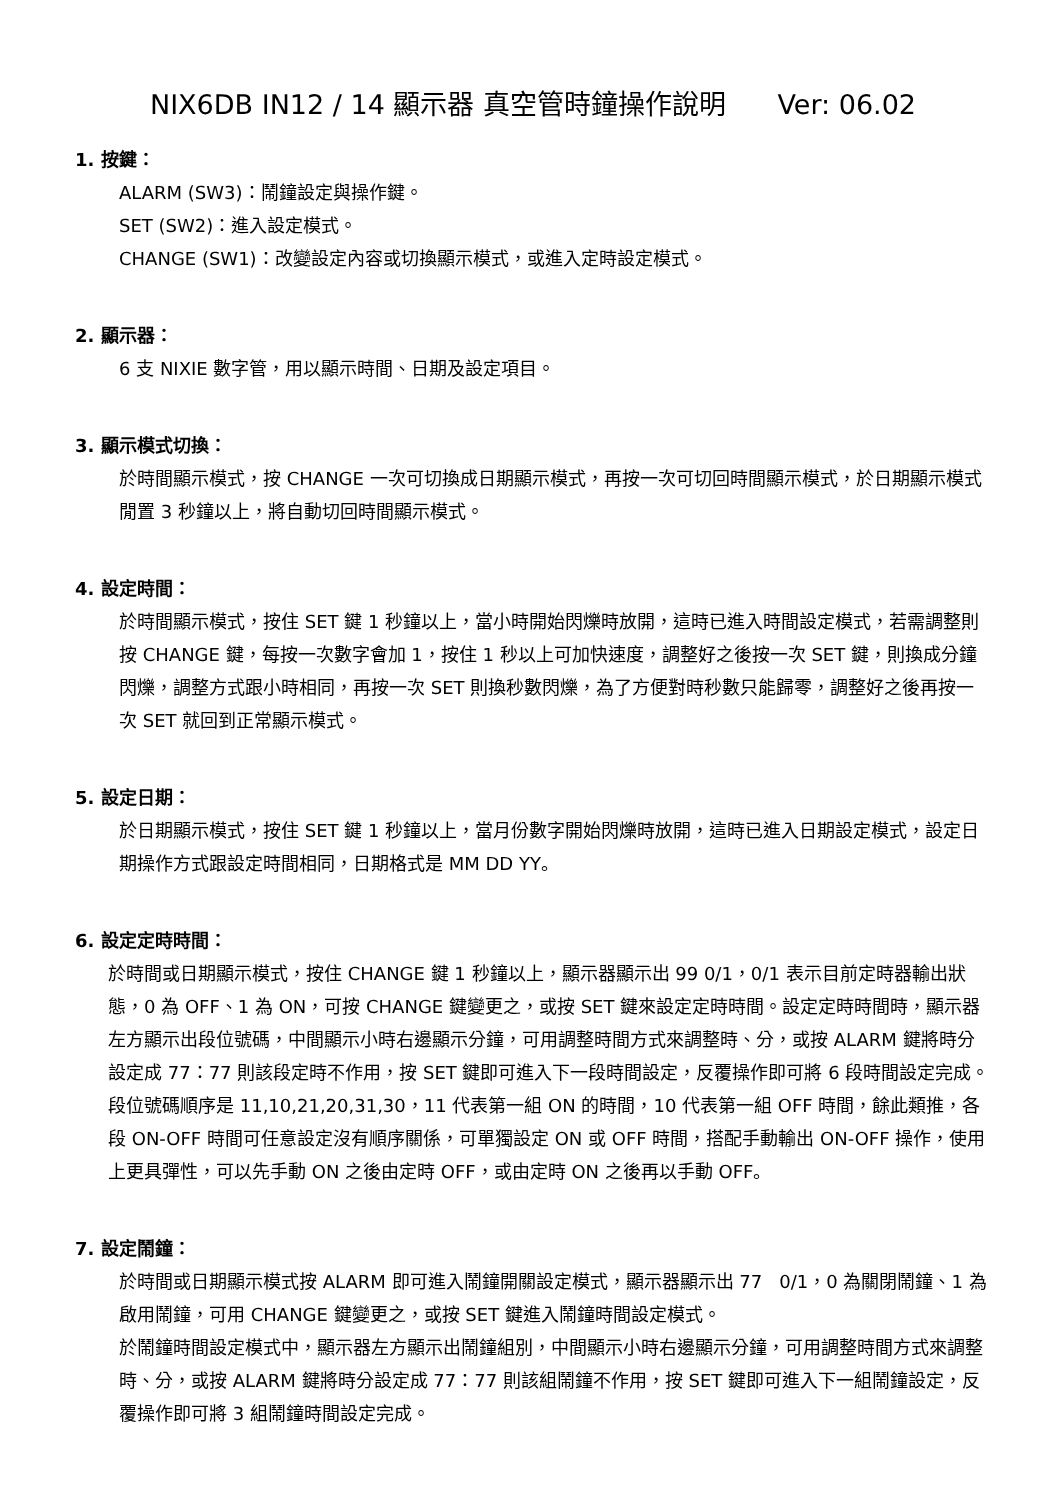NIX6DB IN12 / 14 顯示器 真空管時鐘操作說明 Ver: 06.02
1. 按鍵：
ALARM (SW3)：鬧鐘設定與操作鍵。
SET (SW2)：進入設定模式。
CHANGE (SW1)：改變設定內容或切換顯示模式，或進入定時設定模式。
2. 顯示器：
6 支 NIXIE 數字管，用以顯示時間、日期及設定項目。
3. 顯示模式切換：
於時間顯示模式，按 CHANGE 一次可切換成日期顯示模式，再按一次可切回時間顯示模式，於日期顯示模式閒置 3 秒鐘以上，將自動切回時間顯示模式。
4. 設定時間：
於時間顯示模式，按住 SET 鍵 1 秒鐘以上，當小時開始閃爍時放開，這時已進入時間設定模式，若需調整則按 CHANGE 鍵，每按一次數字會加 1，按住 1 秒以上可加快速度，調整好之後按一次 SET 鍵，則換成分鐘閃爍，調整方式跟小時相同，再按一次 SET 則換秒數閃爍，為了方便對時秒數只能歸零，調整好之後再按一次 SET 就回到正常顯示模式。
5. 設定日期：
於日期顯示模式，按住 SET 鍵 1 秒鐘以上，當月份數字開始閃爍時放開，這時已進入日期設定模式，設定日期操作方式跟設定時間相同，日期格式是 MM DD YY。
6. 設定定時時間：
於時間或日期顯示模式，按住 CHANGE 鍵 1 秒鐘以上，顯示器顯示出 99 0/1，0/1 表示目前定時器輸出狀態，0 為 OFF、1 為 ON，可按 CHANGE 鍵變更之，或按 SET 鍵來設定定時時間。設定定時時間時，顯示器左方顯示出段位號碼，中間顯示小時右邊顯示分鐘，可用調整時間方式來調整時、分，或按 ALARM 鍵將時分設定成 77：77 則該段定時不作用，按 SET 鍵即可進入下一段時間設定，反覆操作即可將 6 段時間設定完成。
段位號碼順序是 11,10,21,20,31,30，11 代表第一組 ON 的時間，10 代表第一組 OFF 時間，餘此類推，各段 ON-OFF 時間可任意設定沒有順序關係，可單獨設定 ON 或 OFF 時間，搭配手動輸出 ON-OFF 操作，使用上更具彈性，可以先手動 ON 之後由定時 OFF，或由定時 ON 之後再以手動 OFF。
7. 設定鬧鐘：
於時間或日期顯示模式按 ALARM 即可進入鬧鐘開關設定模式，顯示器顯示出 77 0/1，0 為關閉鬧鐘、1 為啟用鬧鐘，可用 CHANGE 鍵變更之，或按 SET 鍵進入鬧鐘時間設定模式。
於鬧鐘時間設定模式中，顯示器左方顯示出鬧鐘組別，中間顯示小時右邊顯示分鐘，可用調整時間方式來調整時、分，或按 ALARM 鍵將時分設定成 77：77 則該組鬧鐘不作用，按 SET 鍵即可進入下一組鬧鐘設定，反覆操作即可將 3 組鬧鐘時間設定完成。